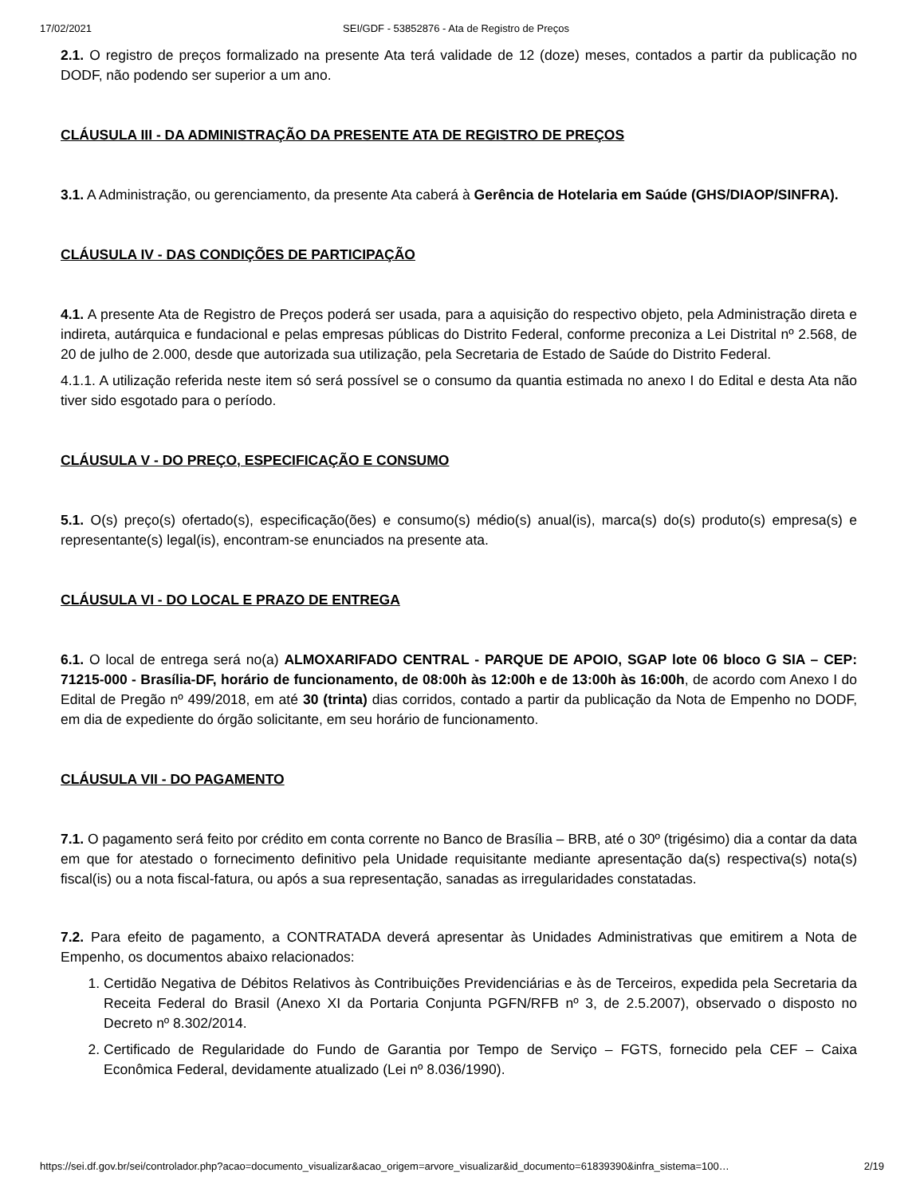17/02/2021 SEI/GDF - 53852876 - Ata de Registro de Preços
2.1. O registro de preços formalizado na presente Ata terá validade de 12 (doze) meses, contados a partir da publicação no DODF, não podendo ser superior a um ano.
CLÁUSULA III - DA ADMINISTRAÇÃO DA PRESENTE ATA DE REGISTRO DE PREÇOS
3.1. A Administração, ou gerenciamento, da presente Ata caberá à Gerência de Hotelaria em Saúde (GHS/DIAOP/SINFRA).
CLÁUSULA IV - DAS CONDIÇÕES DE PARTICIPAÇÃO
4.1. A presente Ata de Registro de Preços poderá ser usada, para a aquisição do respectivo objeto, pela Administração direta e indireta, autárquica e fundacional e pelas empresas públicas do Distrito Federal, conforme preconiza a Lei Distrital nº 2.568, de 20 de julho de 2.000, desde que autorizada sua utilização, pela Secretaria de Estado de Saúde do Distrito Federal.
4.1.1. A utilização referida neste item só será possível se o consumo da quantia estimada no anexo I do Edital e desta Ata não tiver sido esgotado para o período.
CLÁUSULA V - DO PREÇO, ESPECIFICAÇÃO E CONSUMO
5.1. O(s) preço(s) ofertado(s), especificação(ões) e consumo(s) médio(s) anual(is), marca(s) do(s) produto(s) empresa(s) e representante(s) legal(is), encontram-se enunciados na presente ata.
CLÁUSULA VI - DO LOCAL E PRAZO DE ENTREGA
6.1. O local de entrega será no(a) ALMOXARIFADO CENTRAL - PARQUE DE APOIO, SGAP lote 06 bloco G SIA – CEP: 71215-000 - Brasília-DF, horário de funcionamento, de 08:00h às 12:00h e de 13:00h às 16:00h, de acordo com Anexo I do Edital de Pregão nº 499/2018, em até 30 (trinta) dias corridos, contado a partir da publicação da Nota de Empenho no DODF, em dia de expediente do órgão solicitante, em seu horário de funcionamento.
CLÁUSULA VII - DO PAGAMENTO
7.1. O pagamento será feito por crédito em conta corrente no Banco de Brasília – BRB, até o 30º (trigésimo) dia a contar da data em que for atestado o fornecimento definitivo pela Unidade requisitante mediante apresentação da(s) respectiva(s) nota(s) fiscal(is) ou a nota fiscal-fatura, ou após a sua representação, sanadas as irregularidades constatadas.
7.2. Para efeito de pagamento, a CONTRATADA deverá apresentar às Unidades Administrativas que emitirem a Nota de Empenho, os documentos abaixo relacionados:
1. Certidão Negativa de Débitos Relativos às Contribuições Previdenciárias e às de Terceiros, expedida pela Secretaria da Receita Federal do Brasil (Anexo XI da Portaria Conjunta PGFN/RFB nº 3, de 2.5.2007), observado o disposto no Decreto nº 8.302/2014.
2. Certificado de Regularidade do Fundo de Garantia por Tempo de Serviço – FGTS, fornecido pela CEF – Caixa Econômica Federal, devidamente atualizado (Lei nº 8.036/1990).
https://sei.df.gov.br/sei/controlador.php?acao=documento_visualizar&acao_origem=arvore_visualizar&id_documento=61839390&infra_sistema=100… 2/19